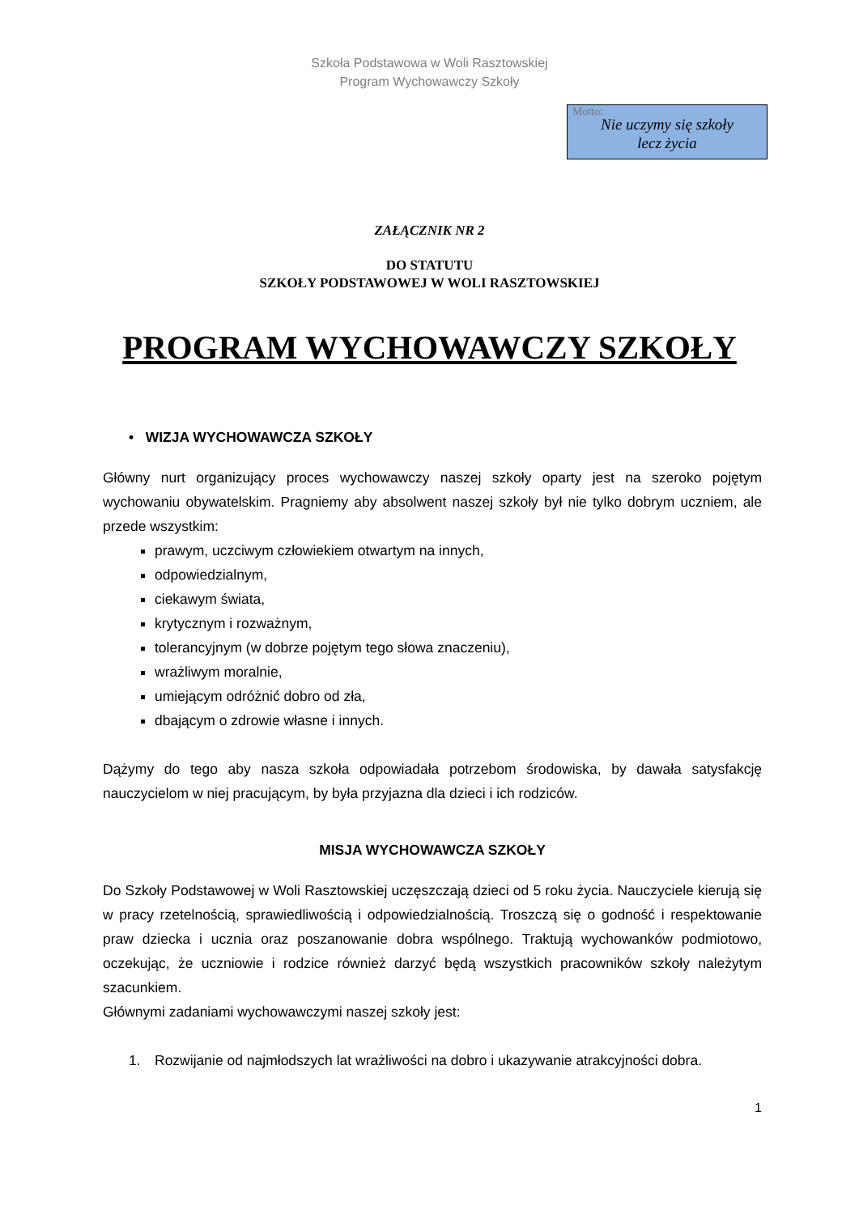Szkoła Podstawowa w Woli Rasztowskiej
Program Wychowawczy Szkoły
Motto:
Nie uczymy się szkoły
lecz życia
ZAŁĄCZNIK NR 2
DO STATUTU
SZKOŁY PODSTAWOWEJ W WOLI RASZTOWSKIEJ
PROGRAM WYCHOWAWCZY SZKOŁY
• WIZJA WYCHOWAWCZA SZKOŁY
Główny nurt organizujący proces wychowawczy naszej szkoły oparty jest na szeroko pojętym wychowaniu obywatelskim. Pragniemy aby absolwent naszej szkoły był nie tylko dobrym uczniem, ale przede wszystkim:
prawym, uczciwym człowiekiem otwartym na innych,
odpowiedzialnym,
ciekawym świata,
krytycznym i rozważnym,
tolerancyjnym (w dobrze pojętym tego słowa znaczeniu),
wrażliwym moralnie,
umiejącym odróżnić dobro od zła,
dbającym o zdrowie własne i innych.
Dążymy do tego aby nasza szkoła odpowiadała potrzebom środowiska, by dawała satysfakcję nauczycielom w niej pracującym, by była przyjazna dla dzieci i ich rodziców.
MISJA WYCHOWAWCZA SZKOŁY
Do Szkoły Podstawowej w Woli Rasztowskiej uczęszczają dzieci od 5 roku życia. Nauczyciele kierują się w pracy rzetelnością, sprawiedliwością i odpowiedzialnością. Troszczą się o godność i respektowanie praw dziecka i ucznia oraz poszanowanie dobra wspólnego. Traktują wychowanków podmiotowo, oczekując, że uczniowie i rodzice również darzyć będą wszystkich pracowników szkoły należytym szacunkiem.
Głównymi zadaniami wychowawczymi naszej szkoły jest:
1. Rozwijanie od najmłodszych lat wrażliwości na dobro i ukazywanie atrakcyjności dobra.
1